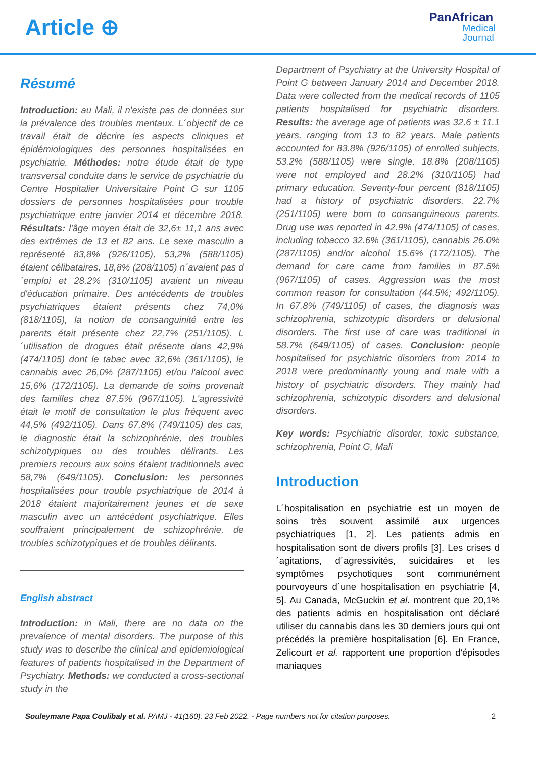Article ⊕
PanAfrican
Medical
Journal
Résumé
Introduction: au Mali, il n'existe pas de données sur la prévalence des troubles mentaux. L´objectif de ce travail était de décrire les aspects cliniques et épidémiologiques des personnes hospitalisées en psychiatrie. Méthodes: notre étude était de type transversal conduite dans le service de psychiatrie du Centre Hospitalier Universitaire Point G sur 1105 dossiers de personnes hospitalisées pour trouble psychiatrique entre janvier 2014 et décembre 2018. Résultats: l'âge moyen était de 32,6± 11,1 ans avec des extrêmes de 13 et 82 ans. Le sexe masculin a représenté 83,8% (926/1105), 53,2% (588/1105) étaient célibataires, 18,8% (208/1105) n´avaient pas d´emploi et 28,2% (310/1105) avaient un niveau d'éducation primaire. Des antécédents de troubles psychiatriques étaient présents chez 74,0% (818/1105), la notion de consanguinité entre les parents était présente chez 22,7% (251/1105). L´utilisation de drogues était présente dans 42,9% (474/1105) dont le tabac avec 32,6% (361/1105), le cannabis avec 26,0% (287/1105) et/ou l'alcool avec 15,6% (172/1105). La demande de soins provenait des familles chez 87,5% (967/1105). L'agressivité était le motif de consultation le plus fréquent avec 44,5% (492/1105). Dans 67,8% (749/1105) des cas, le diagnostic était la schizophrénie, des troubles schizotypiques ou des troubles délirants. Les premiers recours aux soins étaient traditionnels avec 58,7% (649/1105). Conclusion: les personnes hospitalisées pour trouble psychiatrique de 2014 à 2018 étaient majoritairement jeunes et de sexe masculin avec un antécédent psychiatrique. Elles souffraient principalement de schizophrénie, de troubles schizotypiques et de troubles délirants.
English abstract
Introduction: in Mali, there are no data on the prevalence of mental disorders. The purpose of this study was to describe the clinical and epidemiological features of patients hospitalised in the Department of Psychiatry. Methods: we conducted a cross-sectional study in the
Department of Psychiatry at the University Hospital of Point G between January 2014 and December 2018. Data were collected from the medical records of 1105 patients hospitalised for psychiatric disorders. Results: the average age of patients was 32.6 ± 11.1 years, ranging from 13 to 82 years. Male patients accounted for 83.8% (926/1105) of enrolled subjects, 53.2% (588/1105) were single, 18.8% (208/1105) were not employed and 28.2% (310/1105) had primary education. Seventy-four percent (818/1105) had a history of psychiatric disorders, 22.7% (251/1105) were born to consanguineous parents. Drug use was reported in 42.9% (474/1105) of cases, including tobacco 32.6% (361/1105), cannabis 26.0% (287/1105) and/or alcohol 15.6% (172/1105). The demand for care came from families in 87.5% (967/1105) of cases. Aggression was the most common reason for consultation (44.5%; 492/1105). In 67.8% (749/1105) of cases, the diagnosis was schizophrenia, schizotypic disorders or delusional disorders. The first use of care was traditional in 58.7% (649/1105) of cases. Conclusion: people hospitalised for psychiatric disorders from 2014 to 2018 were predominantly young and male with a history of psychiatric disorders. They mainly had schizophrenia, schizotypic disorders and delusional disorders.
Key words: Psychiatric disorder, toxic substance, schizophrenia, Point G, Mali
Introduction
L´hospitalisation en psychiatrie est un moyen de soins très souvent assimilé aux urgences psychiatriques [1, 2]. Les patients admis en hospitalisation sont de divers profils [3]. Les crises d´agitations, d´agressivités, suicidaires et les symptômes psychotiques sont communément pourvoyeurs d´une hospitalisation en psychiatrie [4, 5]. Au Canada, McGuckin et al. montrent que 20,1% des patients admis en hospitalisation ont déclaré utiliser du cannabis dans les 30 derniers jours qui ont précédés la première hospitalisation [6]. En France, Zelicourt et al. rapportent une proportion d'épisodes maniaques
Souleymane Papa Coulibaly et al. PAMJ - 41(160). 23 Feb 2022. - Page numbers not for citation purposes. 2